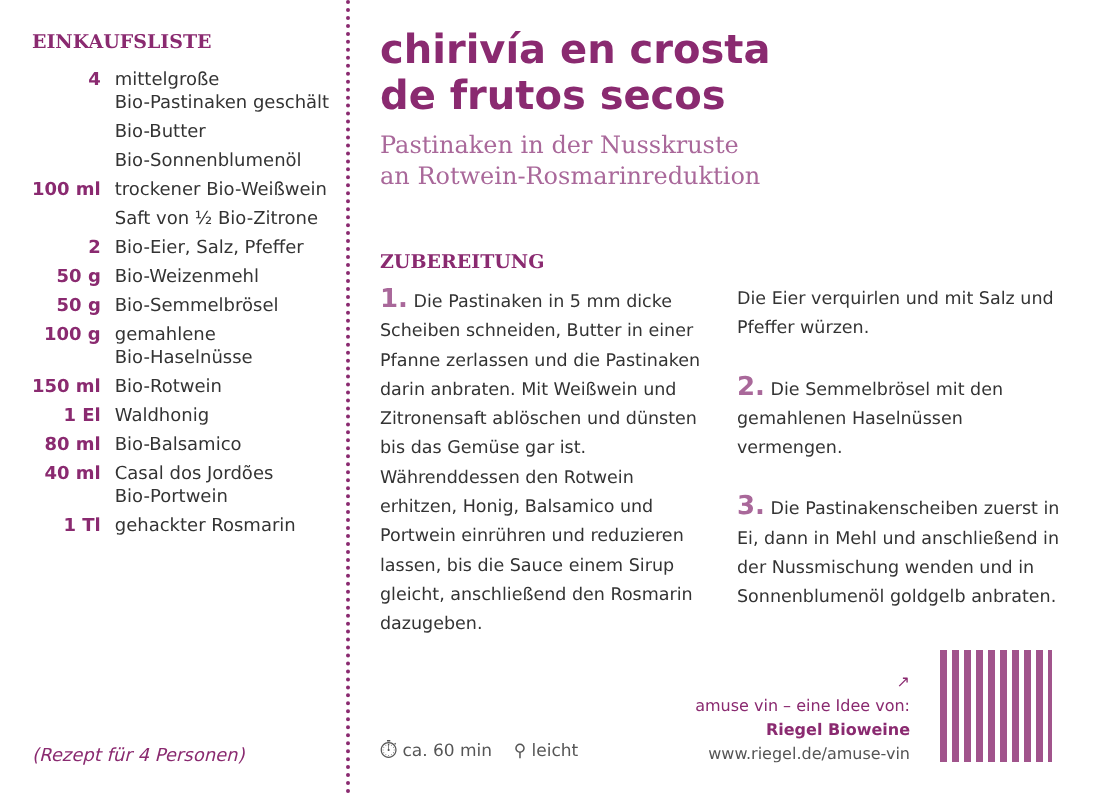EINKAUFSLISTE
| 4 | mittelgroße Bio-Pastinaken geschält |
| | Bio-Butter |
| | Bio-Sonnenblumenöl |
| 100 ml | trockener Bio-Weißwein |
| | Saft von ½ Bio-Zitrone |
| 2 | Bio-Eier, Salz, Pfeffer |
| 50 g | Bio-Weizenmehl |
| 50 g | Bio-Semmelbrösel |
| 100 g | gemahlene Bio-Haselnüsse |
| 150 ml | Bio-Rotwein |
| 1 El | Waldhonig |
| 80 ml | Bio-Balsamico |
| 40 ml | Casal dos Jordões Bio-Portwein |
| 1 Tl | gehackter Rosmarin |
(Rezept für 4 Personen)
chirivía en crosta
de frutos secos
Pastinaken in der Nusskruste
an Rotwein-Rosmarinreduktion
ZUBEREITUNG
1. Die Pastinaken in 5 mm dicke Scheiben schneiden, Butter in einer Pfanne zerlassen und die Pastinaken darin anbraten. Mit Weißwein und Zitronensaft ablöschen und dünsten bis das Gemüse gar ist. Währenddessen den Rotwein erhitzen, Honig, Balsamico und Portwein einrühren und reduzieren lassen, bis die Sauce einem Sirup gleicht, anschließend den Rosmarin dazugeben.
Die Eier verquirlen und mit Salz und Pfeffer würzen.
2. Die Semmelbrösel mit den gemahlenen Haselnüssen vermengen.
3. Die Pastinakenscheiben zuerst in Ei, dann in Mehl und anschließend in der Nussmischung wenden und in Sonnenblumenöl goldgelb anbraten.
⏱ ca. 60 min ⚲ leicht
↗
amuse vin – eine Idee von:
Riegel Bioweine
www.riegel.de/amuse-vin